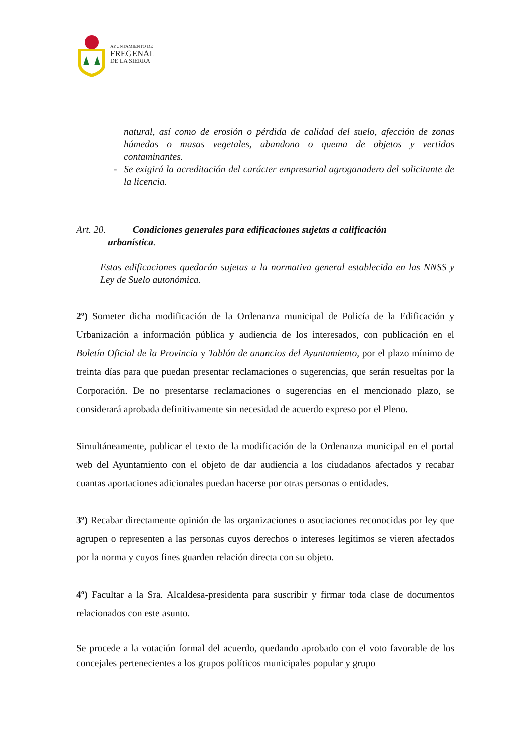AYUNTAMIENTO DE
FREGENAL
DE LA SIERRA
natural, así como de erosión o pérdida de calidad del suelo, afección de zonas húmedas o masas vegetales, abandono o quema de objetos y vertidos contaminantes.
- Se exigirá la acreditación del carácter empresarial agroganadero del solicitante de la licencia.
Art. 20. Condiciones generales para edificaciones sujetas a calificación
urbanística.
Estas edificaciones quedarán sujetas a la normativa general establecida en las NNSS y Ley de Suelo autonómica.
2º) Someter dicha modificación de la Ordenanza municipal de Policía de la Edificación y Urbanización a información pública y audiencia de los interesados, con publicación en el Boletín Oficial de la Provincia y Tablón de anuncios del Ayuntamiento, por el plazo mínimo de treinta días para que puedan presentar reclamaciones o sugerencias, que serán resueltas por la Corporación. De no presentarse reclamaciones o sugerencias en el mencionado plazo, se considerará aprobada definitivamente sin necesidad de acuerdo expreso por el Pleno.
Simultáneamente, publicar el texto de la modificación de la Ordenanza municipal en el portal web del Ayuntamiento con el objeto de dar audiencia a los ciudadanos afectados y recabar cuantas aportaciones adicionales puedan hacerse por otras personas o entidades.
3º) Recabar directamente opinión de las organizaciones o asociaciones reconocidas por ley que agrupen o representen a las personas cuyos derechos o intereses legítimos se vieren afectados por la norma y cuyos fines guarden relación directa con su objeto.
4º) Facultar a la Sra. Alcaldesa-presidenta para suscribir y firmar toda clase de documentos relacionados con este asunto.
Se procede a la votación formal del acuerdo, quedando aprobado con el voto favorable de los concejales pertenecientes a los grupos políticos municipales popular y grupo